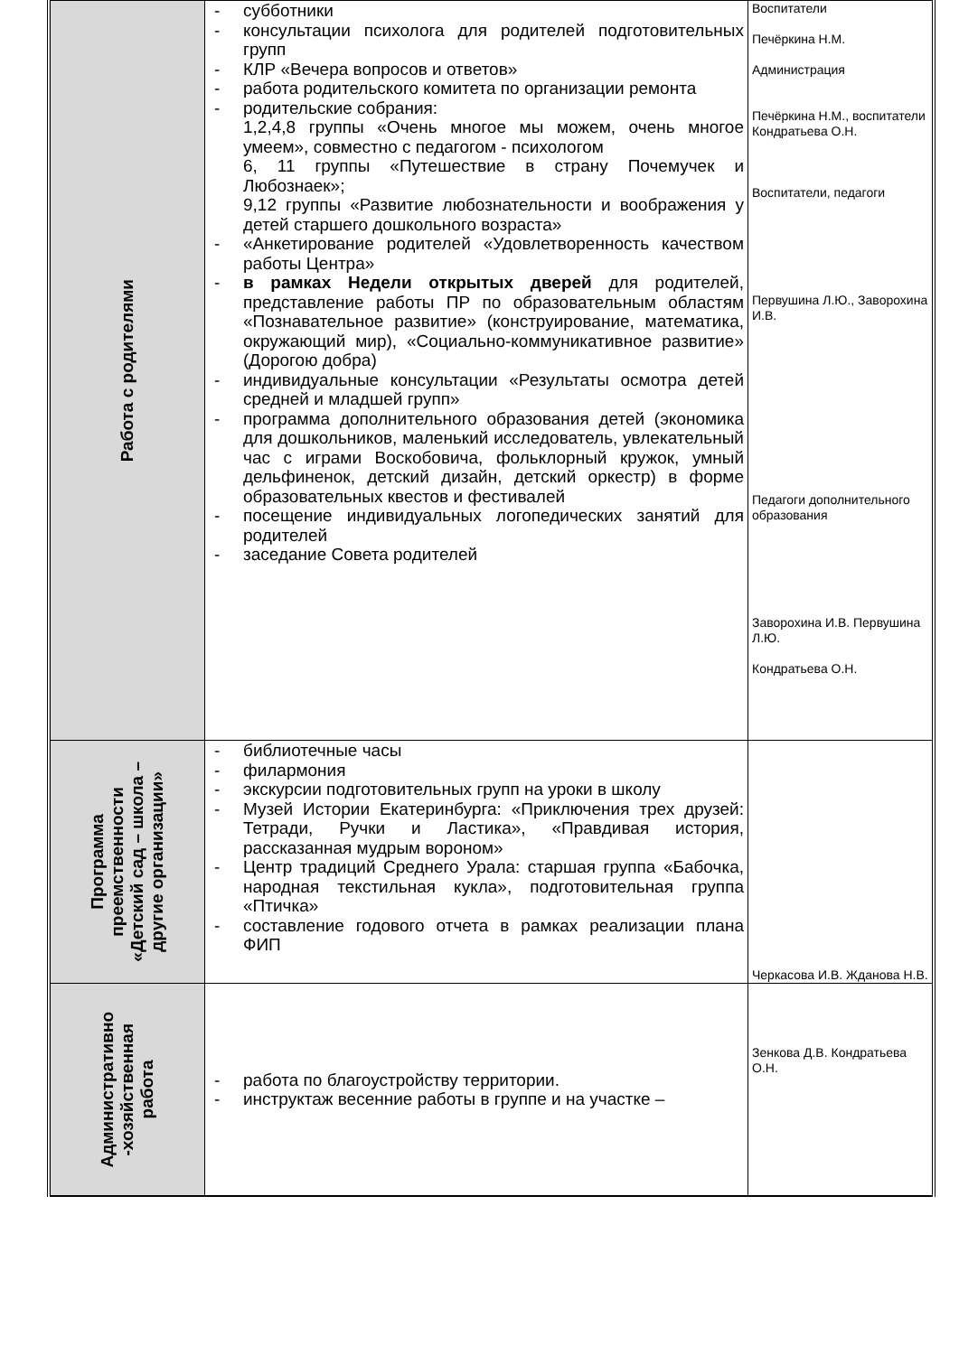| Работа с родителями | - субботники - консультации психолога для родителей подготовительных групп - КЛР «Вечера вопросов и ответов» - работа родительского комитета по организации ремонта - родительские собрания: 1,2,4,8 группы «Очень многое мы можем, очень многое умеем», совместно с педагогом - психологом 6, 11 группы «Путешествие в страну Почемучек и Любознаек»; 9,12 группы «Развитие любознательности и воображения у детей старшего дошкольного возраста» - «Анкетирование родителей «Удовлетворенность качеством работы Центра» - в рамках Недели открытых дверей для родителей, представление работы ПР по образовательным областям «Познавательное развитие» (конструирование, математика, окружающий мир), «Социально-коммуникативное развитие» (Дорогою добра) - индивидуальные консультации «Результаты осмотра детей средней и младшей групп» - программа дополнительного образования детей (экономика для дошкольников, маленький исследователь, увлекательный час с играми Воскобовича, фольклорный кружок, умный дельфиненок, детский дизайн, детский оркестр) в форме образовательных квестов и фестивалей - посещение индивидуальных логопедических занятий для родителей - заседание Совета родителей | Воспитатели Печёркина Н.М. Администрация Печёркина Н.М., воспитатели Кондратьева О.Н. Воспитатели, педагоги Первушина Л.Ю., Заворохина И.В. Педагоги дополнительного образования Заворохина И.В. Первушина Л.Ю. Кондратьева О.Н. |
| Программа преемственности «Детский сад – школа – другие организации» | - библиотечные часы - филармония - экскурсии подготовительных групп на уроки в школу - Музей Истории Екатеринбурга: «Приключения трех друзей: Тетради, Ручки и Ластика», «Правдивая история, рассказанная мудрым вороном» - Центр традиций Среднего Урала: старшая группа «Бабочка, народная текстильная кукла», подготовительная группа «Птичка» - составление годового отчета в рамках реализации плана ФИП | Черкасова И.В. Жданова Н.В. |
| Административно -хозяйственная работа | - работа по благоустройству территории. - инструктаж весенние работы в группе и на участке – | Зенкова Д.В. Кондратьева О.Н. |